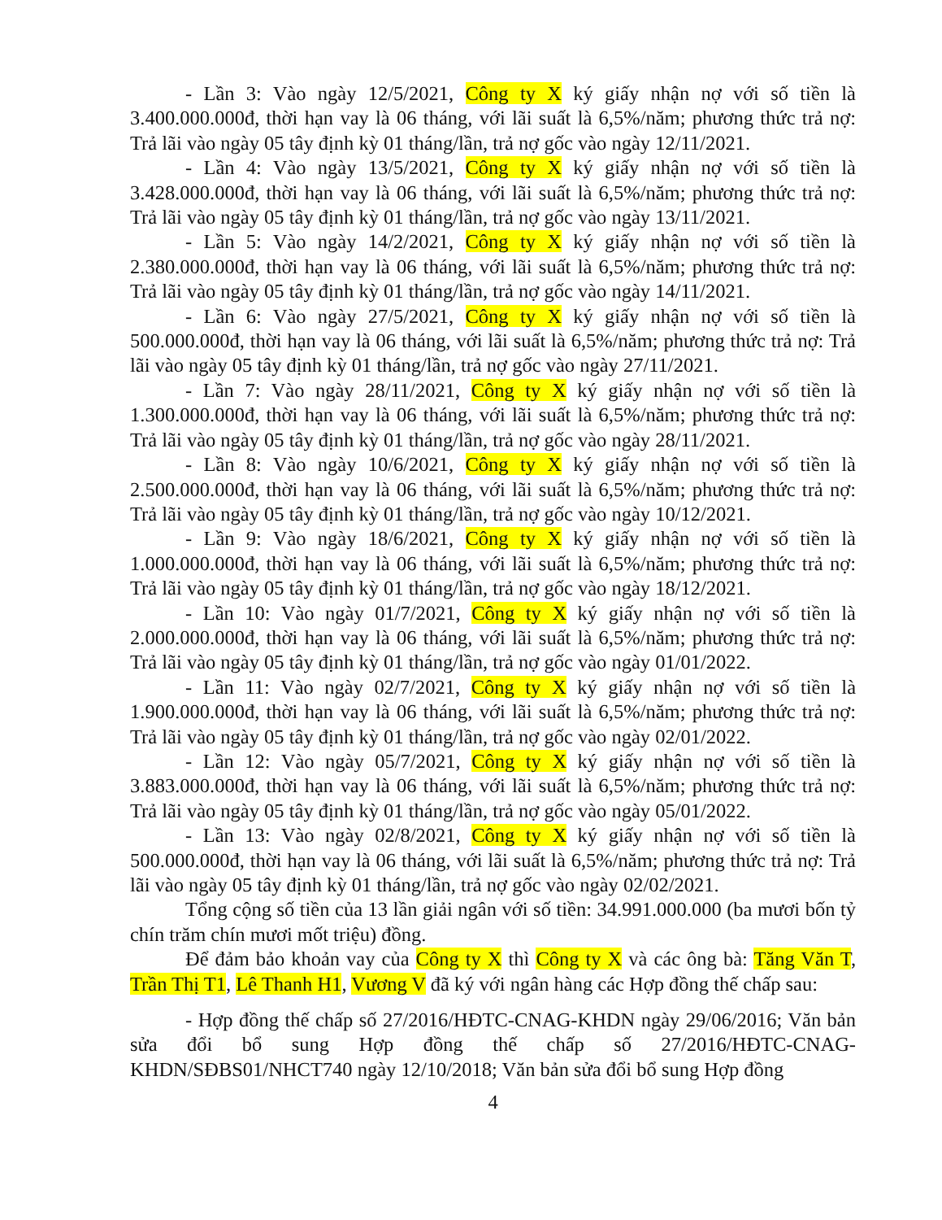- Lần 3: Vào ngày 12/5/2021, Công ty X ký giấy nhận nợ với số tiền là 3.400.000.000đ, thời hạn vay là 06 tháng, với lãi suất là 6,5%/năm; phương thức trả nợ: Trả lãi vào ngày 05 tây định kỳ 01 tháng/lần, trả nợ gốc vào ngày 12/11/2021.
- Lần 4: Vào ngày 13/5/2021, Công ty X ký giấy nhận nợ với số tiền là 3.428.000.000đ, thời hạn vay là 06 tháng, với lãi suất là 6,5%/năm; phương thức trả nợ: Trả lãi vào ngày 05 tây định kỳ 01 tháng/lần, trả nợ gốc vào ngày 13/11/2021.
- Lần 5: Vào ngày 14/2/2021, Công ty X ký giấy nhận nợ với số tiền là 2.380.000.000đ, thời hạn vay là 06 tháng, với lãi suất là 6,5%/năm; phương thức trả nợ: Trả lãi vào ngày 05 tây định kỳ 01 tháng/lần, trả nợ gốc vào ngày 14/11/2021.
- Lần 6: Vào ngày 27/5/2021, Công ty X ký giấy nhận nợ với số tiền là 500.000.000đ, thời hạn vay là 06 tháng, với lãi suất là 6,5%/năm; phương thức trả nợ: Trả lãi vào ngày 05 tây định kỳ 01 tháng/lần, trả nợ gốc vào ngày 27/11/2021.
- Lần 7: Vào ngày 28/11/2021, Công ty X ký giấy nhận nợ với số tiền là 1.300.000.000đ, thời hạn vay là 06 tháng, với lãi suất là 6,5%/năm; phương thức trả nợ: Trả lãi vào ngày 05 tây định kỳ 01 tháng/lần, trả nợ gốc vào ngày 28/11/2021.
- Lần 8: Vào ngày 10/6/2021, Công ty X ký giấy nhận nợ với số tiền là 2.500.000.000đ, thời hạn vay là 06 tháng, với lãi suất là 6,5%/năm; phương thức trả nợ: Trả lãi vào ngày 05 tây định kỳ 01 tháng/lần, trả nợ gốc vào ngày 10/12/2021.
- Lần 9: Vào ngày 18/6/2021, Công ty X ký giấy nhận nợ với số tiền là 1.000.000.000đ, thời hạn vay là 06 tháng, với lãi suất là 6,5%/năm; phương thức trả nợ: Trả lãi vào ngày 05 tây định kỳ 01 tháng/lần, trả nợ gốc vào ngày 18/12/2021.
- Lần 10: Vào ngày 01/7/2021, Công ty X ký giấy nhận nợ với số tiền là 2.000.000.000đ, thời hạn vay là 06 tháng, với lãi suất là 6,5%/năm; phương thức trả nợ: Trả lãi vào ngày 05 tây định kỳ 01 tháng/lần, trả nợ gốc vào ngày 01/01/2022.
- Lần 11: Vào ngày 02/7/2021, Công ty X ký giấy nhận nợ với số tiền là 1.900.000.000đ, thời hạn vay là 06 tháng, với lãi suất là 6,5%/năm; phương thức trả nợ: Trả lãi vào ngày 05 tây định kỳ 01 tháng/lần, trả nợ gốc vào ngày 02/01/2022.
- Lần 12: Vào ngày 05/7/2021, Công ty X ký giấy nhận nợ với số tiền là 3.883.000.000đ, thời hạn vay là 06 tháng, với lãi suất là 6,5%/năm; phương thức trả nợ: Trả lãi vào ngày 05 tây định kỳ 01 tháng/lần, trả nợ gốc vào ngày 05/01/2022.
- Lần 13: Vào ngày 02/8/2021, Công ty X ký giấy nhận nợ với số tiền là 500.000.000đ, thời hạn vay là 06 tháng, với lãi suất là 6,5%/năm; phương thức trả nợ: Trả lãi vào ngày 05 tây định kỳ 01 tháng/lần, trả nợ gốc vào ngày 02/02/2021.
Tổng cộng số tiền của 13 lần giải ngân với số tiền: 34.991.000.000 (ba mươi bốn tỷ chín trăm chín mươi mốt triệu) đồng.
Để đảm bảo khoản vay của Công ty X thì Công ty X và các ông bà: Tăng Văn T, Trần Thị T1, Lê Thanh H1, Vương V đã ký với ngân hàng các Hợp đồng thế chấp sau:
- Hợp đồng thế chấp số 27/2016/HĐTC-CNAG-KHDN ngày 29/06/2016; Văn bản sửa đổi bổ sung Hợp đồng thế chấp số 27/2016/HĐTC-CNAG-KHDN/SĐBS01/NHCT740 ngày 12/10/2018; Văn bản sửa đổi bổ sung Hợp đồng
4